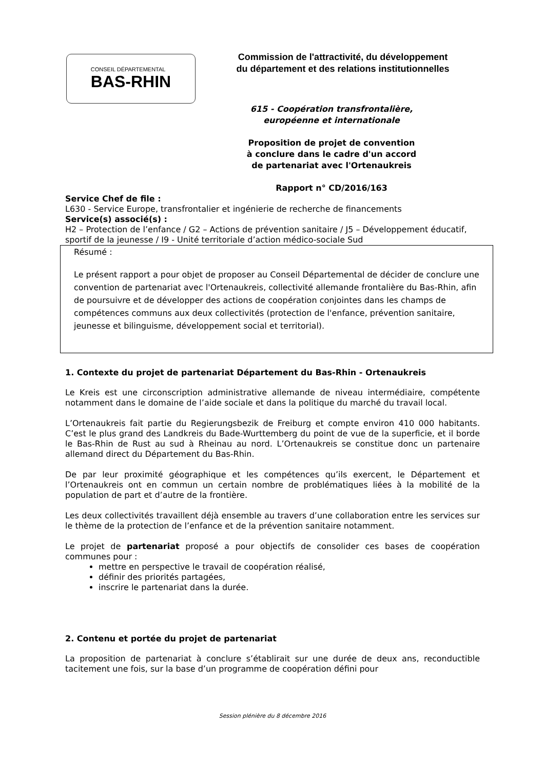CONSEIL DÉPARTEMENTAL
BAS-RHIN
Commission de l'attractivité, du développement
du département et des relations institutionnelles
615 - Coopération transfrontalière,
européenne et internationale
Proposition de projet de convention
à conclure dans le cadre d'un accord
de partenariat avec l'Ortenaukreis
Rapport n° CD/2016/163
Service Chef de file :
L630 - Service Europe, transfrontalier et ingénierie de recherche de financements
Service(s) associé(s) :
H2 – Protection de l’enfance / G2 – Actions de prévention sanitaire / J5 – Développement éducatif, sportif de la jeunesse / I9 - Unité territoriale d’action médico-sociale Sud
Résumé :
Le présent rapport a pour objet de proposer au Conseil Départemental de décider de conclure une convention de partenariat avec l'Ortenaukreis, collectivité allemande frontalière du Bas-Rhin, afin de poursuivre et de développer des actions de coopération conjointes dans les champs de compétences communs aux deux collectivités (protection de l'enfance, prévention sanitaire, jeunesse et bilinguisme, développement social et territorial).
1. Contexte du projet de partenariat Département du Bas-Rhin - Ortenaukreis
Le Kreis est une circonscription administrative allemande de niveau intermédiaire, compétente notamment dans le domaine de l’aide sociale et dans la politique du marché du travail local.
L’Ortenaukreis fait partie du Regierungsbezik de Freiburg et compte environ 410 000 habitants. C’est le plus grand des Landkreis du Bade-Wurttemberg du point de vue de la superficie, et il borde le Bas-Rhin de Rust au sud à Rheinau au nord. L’Ortenaukreis se constitue donc un partenaire allemand direct du Département du Bas-Rhin.
De par leur proximité géographique et les compétences qu’ils exercent, le Département et l’Ortenaukreis ont en commun un certain nombre de problématiques liées à la mobilité de la population de part et d’autre de la frontière.
Les deux collectivités travaillent déjà ensemble au travers d’une collaboration entre les services sur le thème de la protection de l’enfance et de la prévention sanitaire notamment.
Le projet de partenariat proposé a pour objectifs de consolider ces bases de coopération communes pour :
mettre en perspective le travail de coopération réalisé,
définir des priorités partagées,
inscrire le partenariat dans la durée.
2. Contenu et portée du projet de partenariat
La proposition de partenariat à conclure s’établirait sur une durée de deux ans, reconductible tacitement une fois, sur la base d’un programme de coopération défini pour
Session plénière du 8 décembre 2016